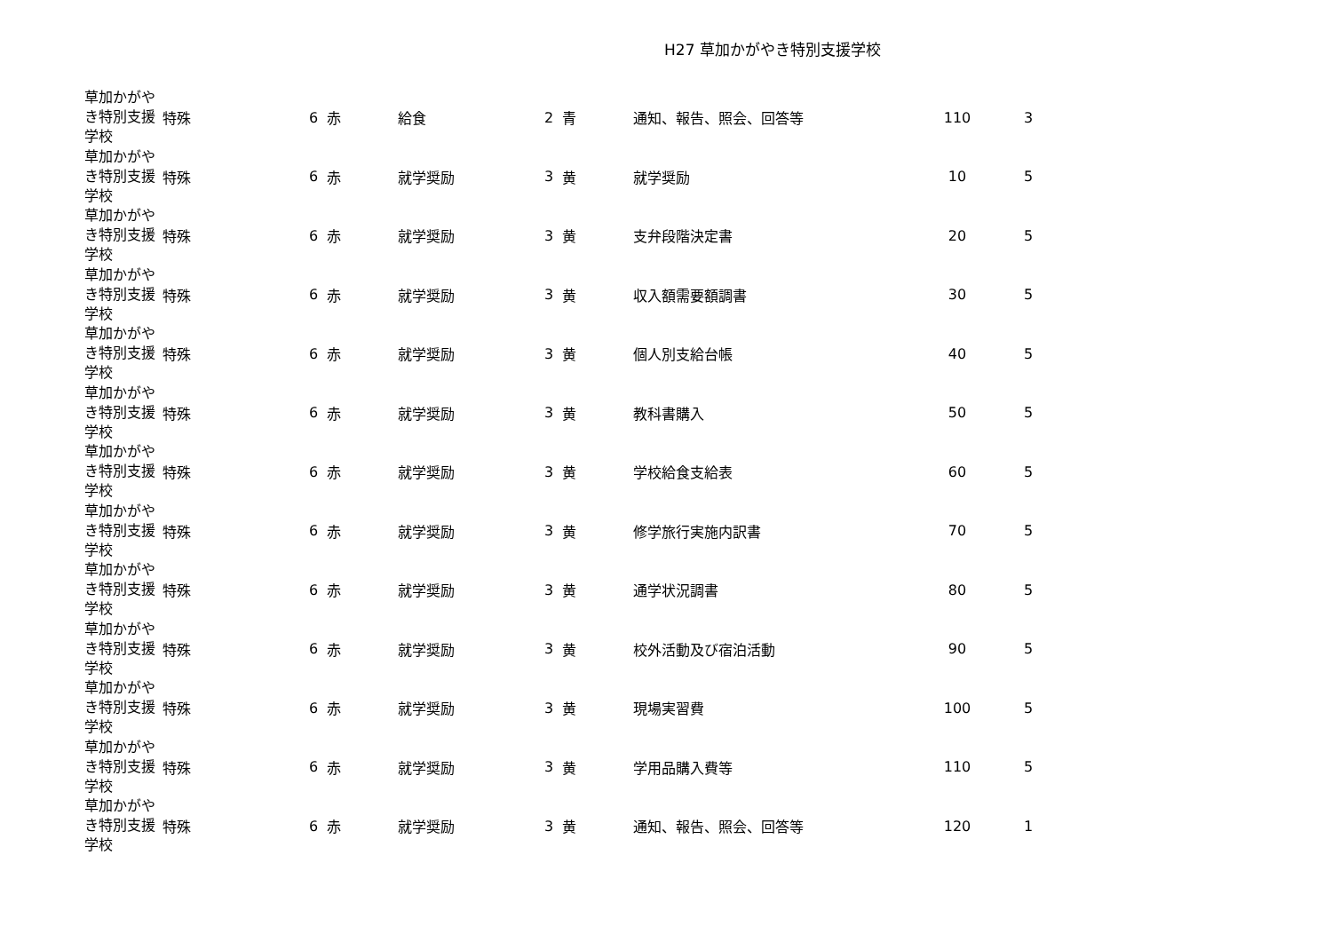H27 草加かがやき特別支援学校
| 草加かがやき特別支援学校 | 特殊 | 6 | 赤 | 給食 | 2 | 青 | 通知、報告、照会、回答等 | 110 | 3 |
| 草加かがやき特別支援学校 | 特殊 | 6 | 赤 | 就学奨励 | 3 | 黄 | 就学奨励 | 10 | 5 |
| 草加かがやき特別支援学校 | 特殊 | 6 | 赤 | 就学奨励 | 3 | 黄 | 支弁段階決定書 | 20 | 5 |
| 草加かがやき特別支援学校 | 特殊 | 6 | 赤 | 就学奨励 | 3 | 黄 | 収入額需要額調書 | 30 | 5 |
| 草加かがやき特別支援学校 | 特殊 | 6 | 赤 | 就学奨励 | 3 | 黄 | 個人別支給台帳 | 40 | 5 |
| 草加かがやき特別支援学校 | 特殊 | 6 | 赤 | 就学奨励 | 3 | 黄 | 教科書購入 | 50 | 5 |
| 草加かがやき特別支援学校 | 特殊 | 6 | 赤 | 就学奨励 | 3 | 黄 | 学校給食支給表 | 60 | 5 |
| 草加かがやき特別支援学校 | 特殊 | 6 | 赤 | 就学奨励 | 3 | 黄 | 修学旅行実施内訳書 | 70 | 5 |
| 草加かがやき特別支援学校 | 特殊 | 6 | 赤 | 就学奨励 | 3 | 黄 | 通学状況調書 | 80 | 5 |
| 草加かがやき特別支援学校 | 特殊 | 6 | 赤 | 就学奨励 | 3 | 黄 | 校外活動及び宿泊活動 | 90 | 5 |
| 草加かがやき特別支援学校 | 特殊 | 6 | 赤 | 就学奨励 | 3 | 黄 | 現場実習費 | 100 | 5 |
| 草加かがやき特別支援学校 | 特殊 | 6 | 赤 | 就学奨励 | 3 | 黄 | 学用品購入費等 | 110 | 5 |
| 草加かがやき特別支援学校 | 特殊 | 6 | 赤 | 就学奨励 | 3 | 黄 | 通知、報告、照会、回答等 | 120 | 1 |